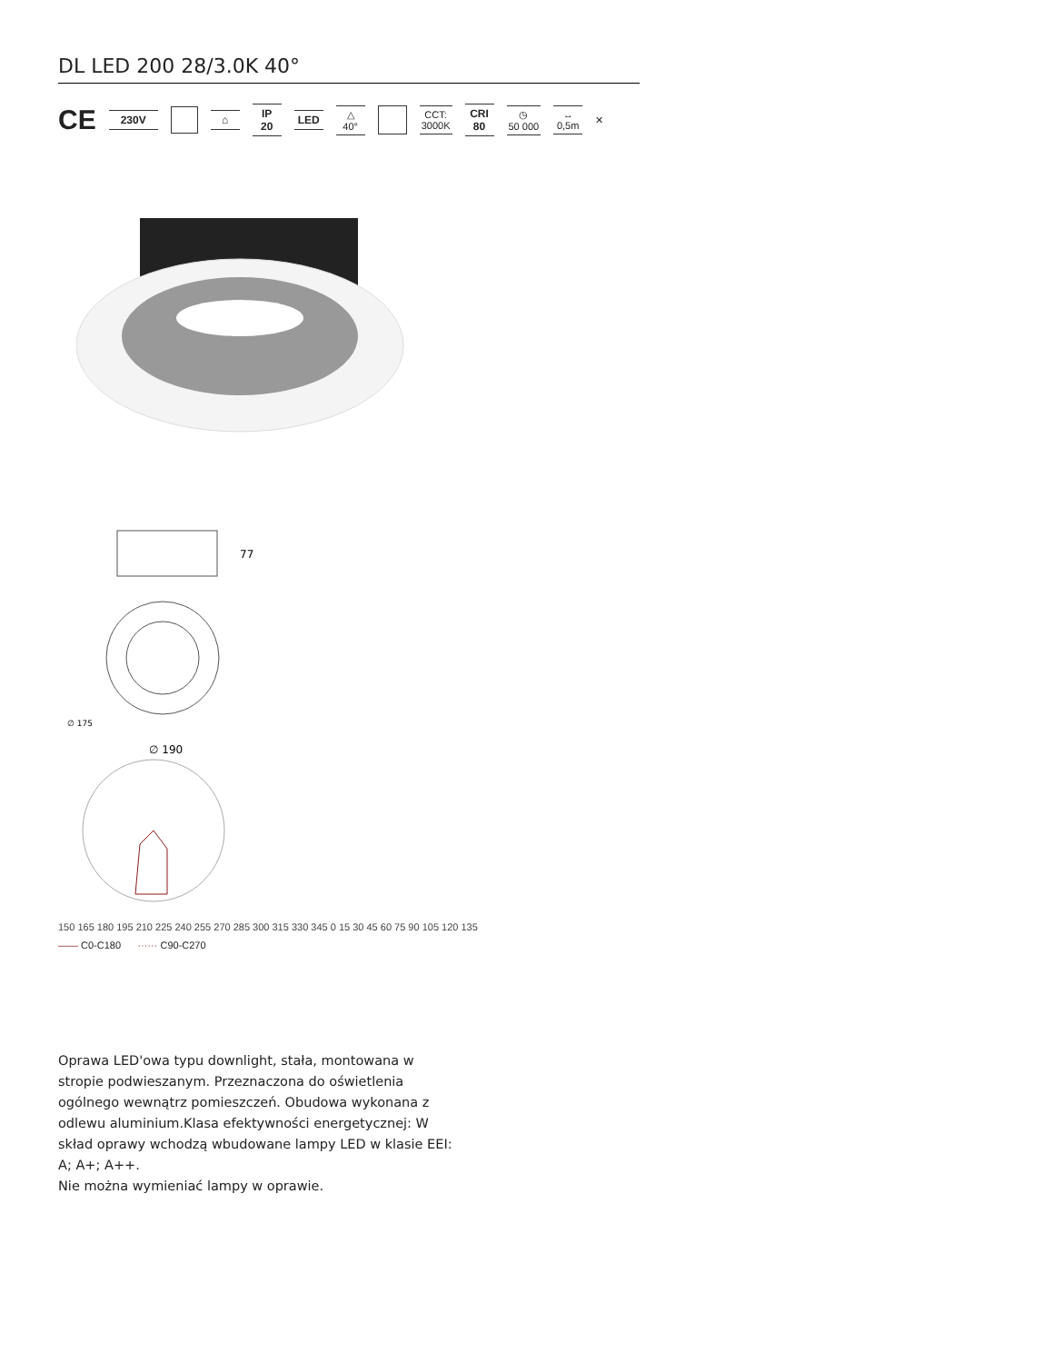DL LED 200 28/3.0K 40°
CE 230V ⌂ IP
20 LED △
40° CCT:
3000K CRI
80 ◷
50 000 ↔
0,5m ✕
77
∅ 175
∅ 190
150 165 180 195 210 225 240 255 270 285 300 315 330 345 0 15 30 45 60 75 90 105 120 135
—— C0-C180 ······ C90-C270
Oprawa LED'owa typu downlight, stała, montowana w stropie podwieszanym. Przeznaczona do oświetlenia ogólnego wewnątrz pomieszczeń. Obudowa wykonana z odlewu aluminium.Klasa efektywności energetycznej: W skład oprawy wchodzą wbudowane lampy LED w klasie EEI: A; A+; A++.
Nie można wymieniać lampy w oprawie.